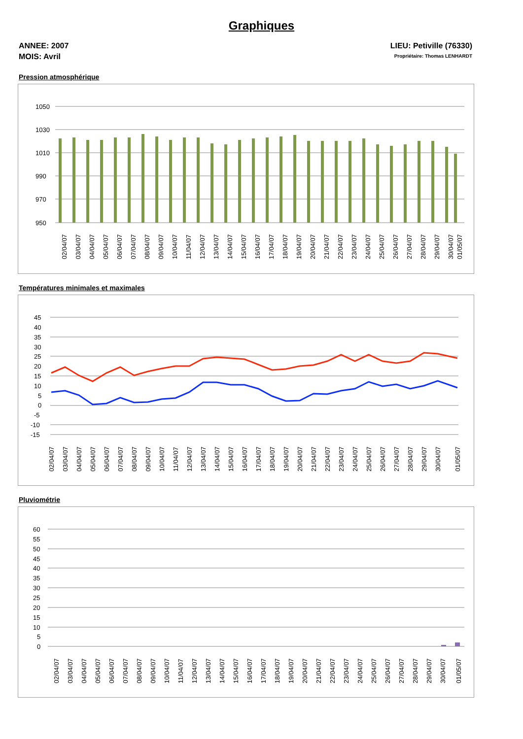Graphiques
ANNEE: 2007
MOIS: Avril
LIEU: Petiville (76330)
Propriétaire: Thomas LENHARDT
Pression atmosphérique
1050
1030
1010
990
970
950
02/04/07
03/04/07
04/04/07
05/04/07
06/04/07
07/04/07
08/04/07
09/04/07
10/04/07
11/04/07
12/04/07
13/04/07
14/04/07
15/04/07
16/04/07
17/04/07
18/04/07
19/04/07
20/04/07
21/04/07
22/04/07
23/04/07
24/04/07
25/04/07
26/04/07
27/04/07
28/04/07
29/04/07
30/04/07
01/05/07
Températures minimales et maximales
45
40
35
30
25
20
15
10
5
0
-5
-10
-15
02/04/07
03/04/07
04/04/07
05/04/07
06/04/07
07/04/07
08/04/07
09/04/07
10/04/07
11/04/07
12/04/07
13/04/07
14/04/07
15/04/07
16/04/07
17/04/07
18/04/07
19/04/07
20/04/07
21/04/07
22/04/07
23/04/07
24/04/07
25/04/07
26/04/07
27/04/07
28/04/07
29/04/07
30/04/07
01/05/07
Pluviométrie
60
55
50
45
40
35
30
25
20
15
10
5
0
02/04/07
03/04/07
04/04/07
05/04/07
06/04/07
07/04/07
08/04/07
09/04/07
10/04/07
11/04/07
12/04/07
13/04/07
14/04/07
15/04/07
16/04/07
17/04/07
18/04/07
19/04/07
20/04/07
21/04/07
22/04/07
23/04/07
24/04/07
25/04/07
26/04/07
27/04/07
28/04/07
29/04/07
30/04/07
01/05/07